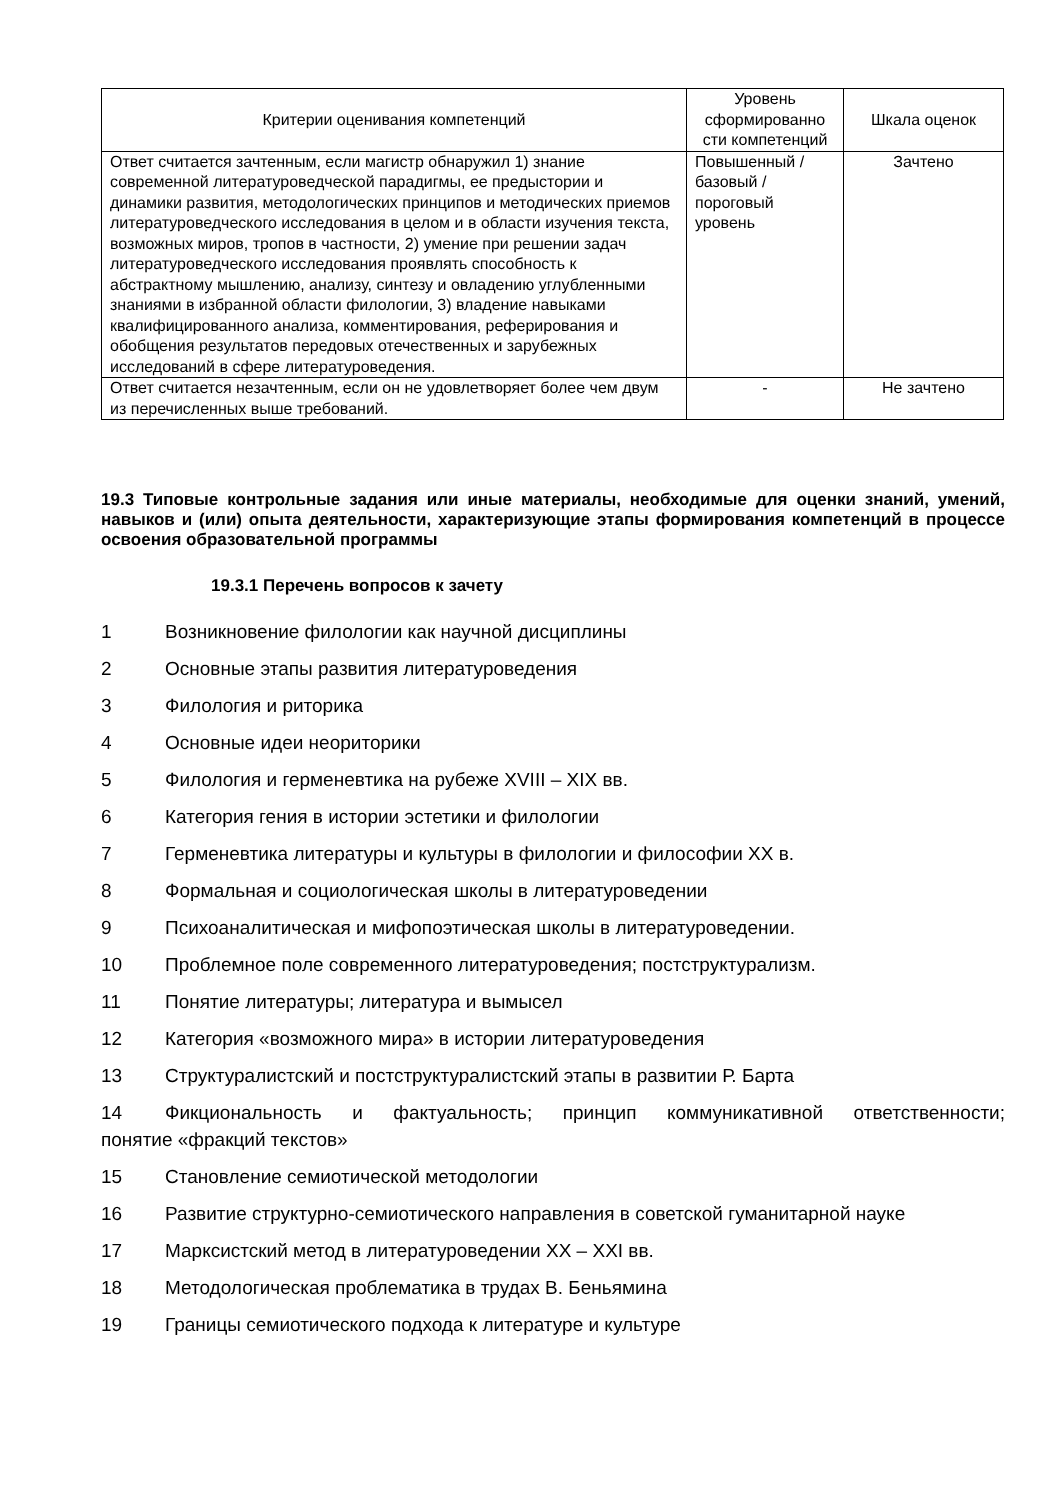| Критерии оценивания компетенций | Уровень сформированно сти компетенций | Шкала оценок |
| Ответ считается зачтенным, если магистр обнаружил 1) знание современной литературоведческой парадигмы, ее предыстории и динамики развития, методологических принципов и методических приемов литературоведческого исследования в целом и в области изучения текста, возможных миров, тропов в частности, 2) умение при решении задач литературоведческого исследования проявлять способность к абстрактному мышлению, анализу, синтезу и овладению углубленными знаниями в избранной области филологии, 3) владение навыками квалифицированного анализа, комментирования, реферирования и обобщения результатов передовых отечественных и зарубежных исследований в сфере литературоведения. | Повышенный / базовый / пороговый уровень | Зачтено |
| Ответ считается незачтенным, если он не удовлетворяет более чем двум из перечисленных выше требований. | - | Не зачтено |
19.3 Типовые контрольные задания или иные материалы, необходимые для оценки знаний, умений, навыков и (или) опыта деятельности, характеризующие этапы формирования компетенций в процессе освоения образовательной программы
19.3.1 Перечень вопросов к зачету
1 Возникновение филологии как научной дисциплины
2 Основные этапы развития литературоведения
3 Филология и риторика
4 Основные идеи неориторики
5 Филология и герменевтика на рубеже XVIII – XIX вв.
6 Категория гения в истории эстетики и филологии
7 Герменевтика литературы и культуры в филологии и философии XX в.
8 Формальная и социологическая школы в литературоведении
9 Психоаналитическая и мифопоэтическая школы в литературоведении.
10 Проблемное поле современного литературоведения; постструктурализм.
11 Понятие литературы; литература и вымысел
12 Категория «возможного мира» в истории литературоведения
13 Структуралистский и постструктуралистский этапы в развитии Р. Барта
14 Фикциональность и фактуальность; принцип коммуникативной ответственности;
понятие «фракций текстов»
15 Становление семиотической методологии
16 Развитие структурно-семиотического направления в советской гуманитарной науке
17 Марксистский метод в литературоведении XX – XXI вв.
18 Методологическая проблематика в трудах В. Беньямина
19 Границы семиотического подхода к литературе и культуре